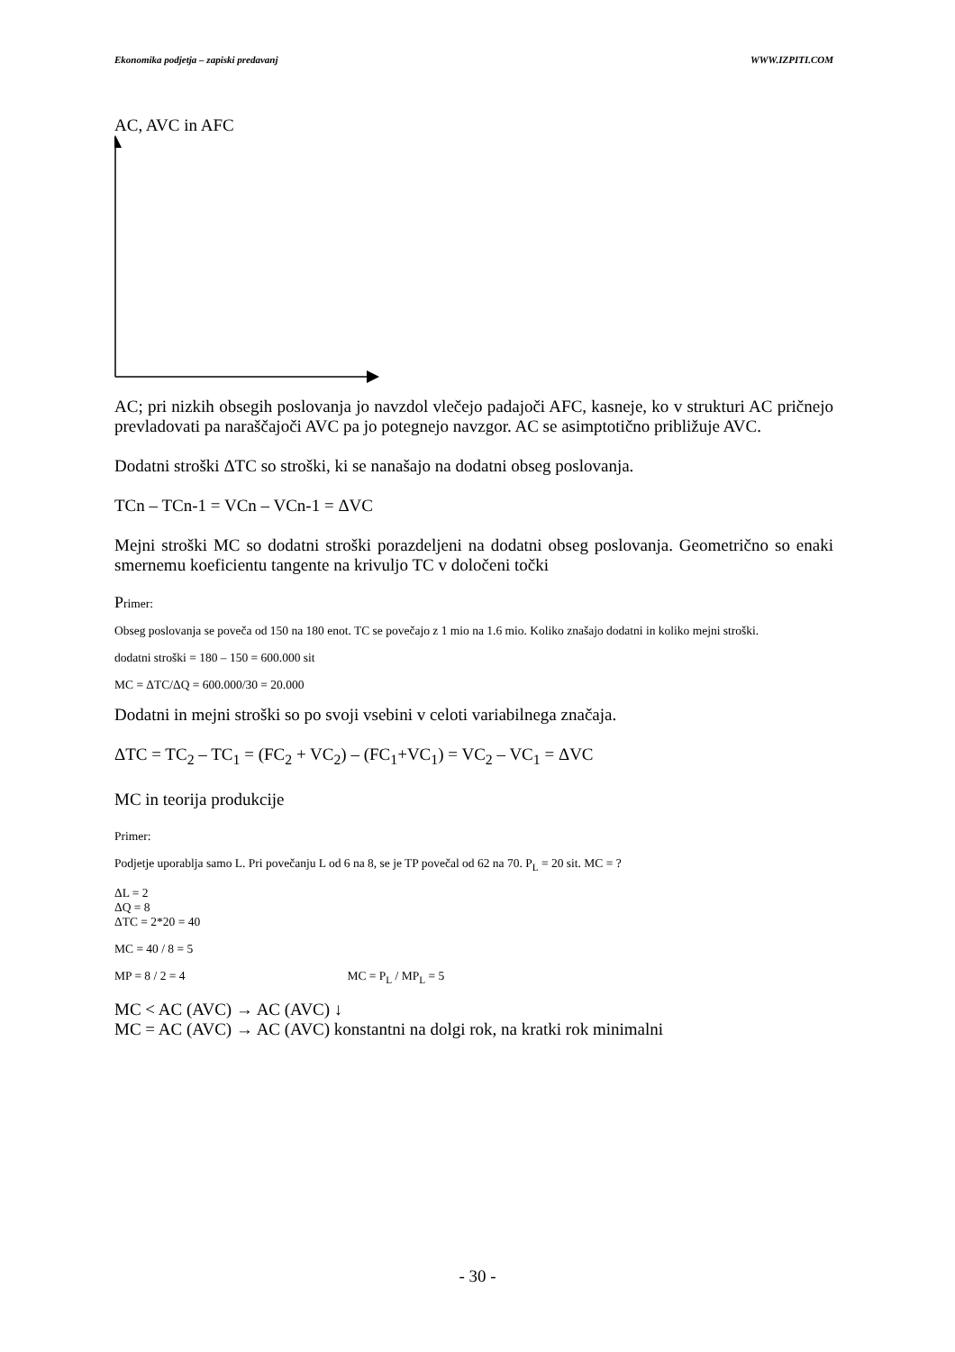Ekonomika podjetja – zapiski predavanj WWW.IZPITI.COM
AC, AVC in AFC
AC; pri nizkih obsegih poslovanja jo navzdol vlečejo padajoči AFC, kasneje, ko v strukturi AC pričnejo prevladovati pa naraščajoči AVC pa jo potegnejo navzgor. AC se asimptotično približuje AVC.
Dodatni stroški ΔTC so stroški, ki se nanašajo na dodatni obseg poslovanja.
TCn – TCn-1 = VCn – VCn-1 = ΔVC
Mejni stroški MC so dodatni stroški porazdeljeni na dodatni obseg poslovanja. Geometrično so enaki smernemu koeficientu tangente na krivuljo TC v določeni točki
Primer:
Obseg poslovanja se poveča od 150 na 180 enot. TC se povečajo z 1 mio na 1.6 mio. Koliko znašajo dodatni in koliko mejni stroški.
dodatni stroški = 180 – 150 = 600.000 sit
MC = ΔTC/ΔQ = 600.000/30 = 20.000
Dodatni in mejni stroški so po svoji vsebini v celoti variabilnega značaja.
ΔTC = TC<sub>2</sub> – TC<sub>1</sub> = (FC<sub>2</sub> + VC<sub>2</sub>) – (FC<sub>1</sub>+VC<sub>1</sub>) = VC<sub>2</sub> – VC<sub>1</sub> = ΔVC
MC in teorija produkcije
Primer:
Podjetje uporablja samo L. Pri povečanju L od 6 na 8, se je TP povečal od 62 na 70. P<sub>L</sub> = 20 sit. MC = ?
ΔL = 2
ΔQ = 8
ΔTC = 2*20 = 40
MC = 40 / 8 = 5
MP = 8 / 2 = 4 MC = P<sub>L</sub> / MP<sub>L</sub> = 5
MC < AC (AVC) → AC (AVC) ↓
MC = AC (AVC) → AC (AVC) konstantni na dolgi rok, na kratki rok minimalni
- 30 -